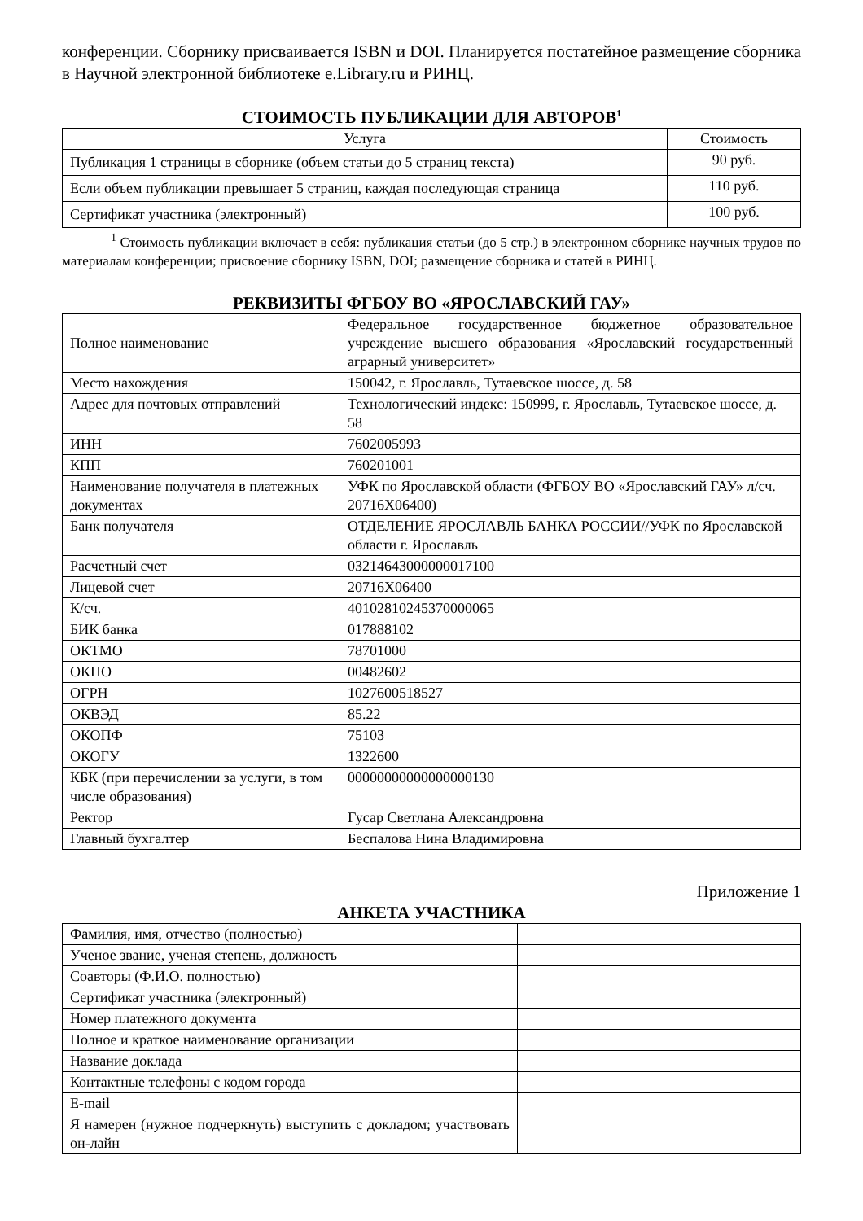конференции. Сборнику присваивается ISBN и DOI. Планируется постатейное размещение сборника в Научной электронной библиотеке e.Library.ru и РИНЦ.
СТОИМОСТЬ ПУБЛИКАЦИИ ДЛЯ АВТОРОВ<sup>1</sup>
| Услуга | Стоимость |
| --- | --- |
| Публикация 1 страницы в сборнике (объем статьи до 5 страниц текста) | 90 руб. |
| Если объем публикации превышает 5 страниц, каждая последующая страница | 110 руб. |
| Сертификат участника (электронный) | 100 руб. |
<sup>1</sup> Стоимость публикации включает в себя: публикация статьи (до 5 стр.) в электронном сборнике научных трудов по материалам конференции; присвоение сборнику ISBN, DOI; размещение сборника и статей в РИНЦ.
РЕКВИЗИТЫ ФГБОУ ВО «ЯРОСЛАВСКИЙ ГАУ»
| Полное наименование | Федеральное государственное бюджетное образовательное учреждение высшего образования «Ярославский государственный аграрный университет» |
| Место нахождения | 150042, г. Ярославль, Тутаевское шоссе, д. 58 |
| Адрес для почтовых отправлений | Технологический индекс: 150999, г. Ярославль, Тутаевское шоссе, д. 58 |
| ИНН | 7602005993 |
| КПП | 760201001 |
| Наименование получателя в платежных документах | УФК по Ярославской области (ФГБОУ ВО «Ярославский ГАУ» л/сч. 20716Х06400) |
| Банк получателя | ОТДЕЛЕНИЕ ЯРОСЛАВЛЬ БАНКА РОССИИ//УФК по Ярославской области г. Ярославль |
| Расчетный счет | 03214643000000017100 |
| Лицевой счет | 20716Х06400 |
| К/сч. | 40102810245370000065 |
| БИК банка | 017888102 |
| ОКТМО | 78701000 |
| ОКПО | 00482602 |
| ОГРН | 1027600518527 |
| ОКВЭД | 85.22 |
| ОКОПФ | 75103 |
| ОКОГУ | 1322600 |
| КБК (при перечислении за услуги, в том числе образования) | 00000000000000000130 |
| Ректор | Гусар Светлана Александровна |
| Главный бухгалтер | Беспалова Нина Владимировна |
Приложение 1
АНКЕТА УЧАСТНИКА
| Фамилия, имя, отчество (полностью) | |
| Ученое звание, ученая степень, должность | |
| Соавторы (Ф.И.О. полностью) | |
| Сертификат участника (электронный) | |
| Номер платежного документа | |
| Полное и краткое наименование организации | |
| Название доклада | |
| Контактные телефоны с кодом города | |
| E-mail | |
| Я намерен (нужное подчеркнуть) выступить с докладом; участвовать он-лайн | |